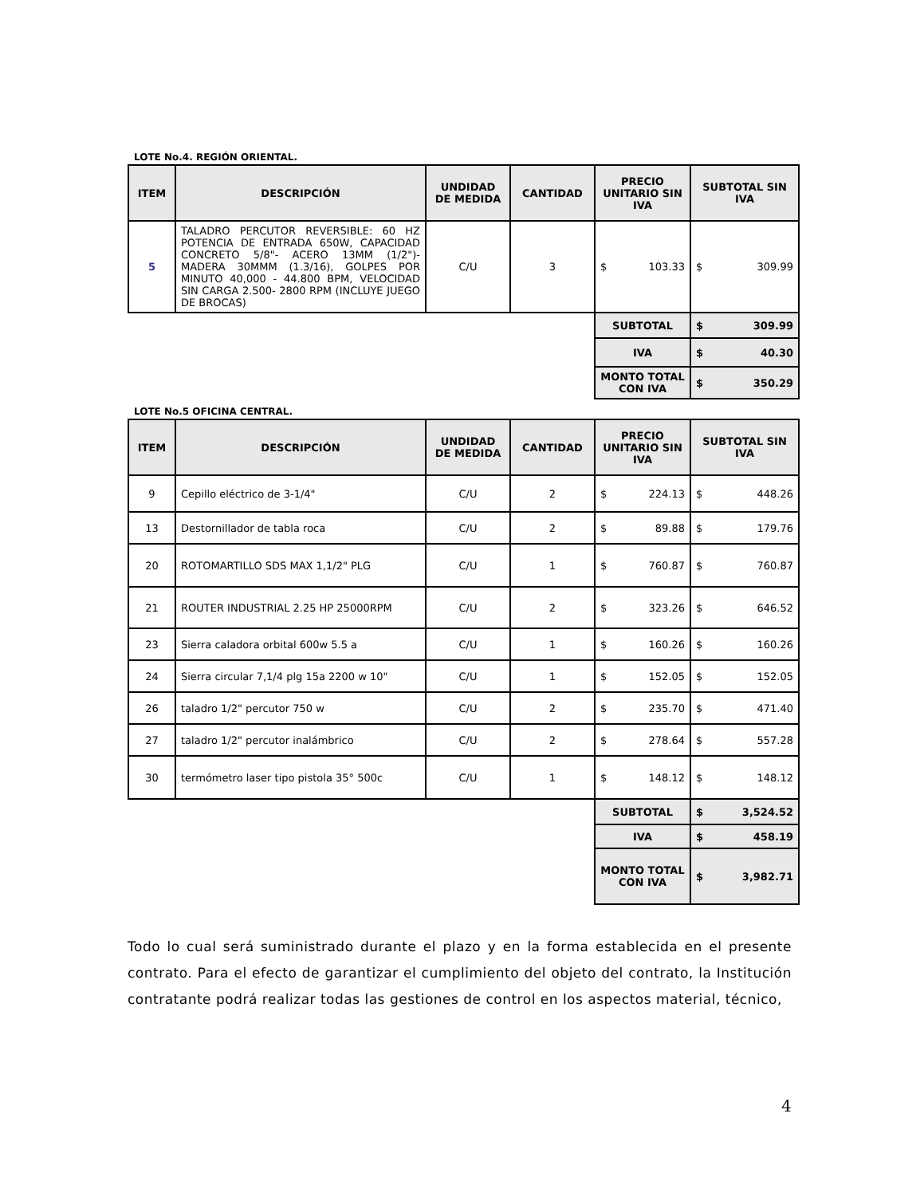LOTE No.4. REGIÓN ORIENTAL.
| ITEM | DESCRIPCIÓN | UNDIDAD DE MEDIDA | CANTIDAD | PRECIO UNITARIO SIN IVA | SUBTOTAL SIN IVA |
| --- | --- | --- | --- | --- | --- |
| 5 | TALADRO PERCUTOR REVERSIBLE: 60 HZ POTENCIA DE ENTRADA 650W, CAPACIDAD CONCRETO 5/8"- ACERO 13MM (1/2")- MADERA 30MMM (1.3/16), GOLPES POR MINUTO 40,000 - 44.800 BPM, VELOCIDAD SIN CARGA 2.500- 2800 RPM (INCLUYE JUEGO DE BROCAS) | C/U | 3 | $ 103.33 | $ 309.99 |
| | | | | SUBTOTAL | $ 309.99 |
| | | | | IVA | $ 40.30 |
| | | | | MONTO TOTAL CON IVA | $ 350.29 |
LOTE No.5 OFICINA CENTRAL.
| ITEM | DESCRIPCIÓN | UNDIDAD DE MEDIDA | CANTIDAD | PRECIO UNITARIO SIN IVA | SUBTOTAL SIN IVA |
| --- | --- | --- | --- | --- | --- |
| 9 | Cepillo eléctrico de 3-1/4" | C/U | 2 | $ 224.13 | $ 448.26 |
| 13 | Destornillador de tabla roca | C/U | 2 | $ 89.88 | $ 179.76 |
| 20 | ROTOMARTILLO SDS MAX 1,1/2" PLG | C/U | 1 | $ 760.87 | $ 760.87 |
| 21 | ROUTER INDUSTRIAL 2.25 HP 25000RPM | C/U | 2 | $ 323.26 | $ 646.52 |
| 23 | Sierra caladora orbital 600w 5.5 a | C/U | 1 | $ 160.26 | $ 160.26 |
| 24 | Sierra circular 7,1/4 plg 15a 2200 w 10" | C/U | 1 | $ 152.05 | $ 152.05 |
| 26 | taladro 1/2" percutor 750 w | C/U | 2 | $ 235.70 | $ 471.40 |
| 27 | taladro 1/2" percutor inalámbrico | C/U | 2 | $ 278.64 | $ 557.28 |
| 30 | termómetro laser tipo pistola 35° 500c | C/U | 1 | $ 148.12 | $ 148.12 |
| | | | | SUBTOTAL | $ 3,524.52 |
| | | | | IVA | $ 458.19 |
| | | | | MONTO TOTAL CON IVA | $ 3,982.71 |
Todo lo cual será suministrado durante el plazo y en la forma establecida en el presente contrato. Para el efecto de garantizar el cumplimiento del objeto del contrato, la Institución contratante podrá realizar todas las gestiones de control en los aspectos material, técnico,
4